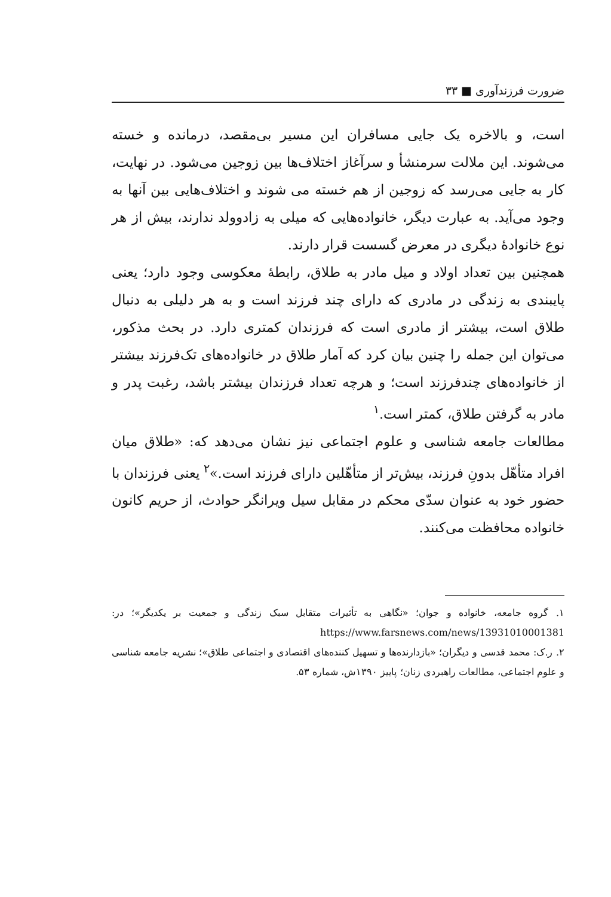ضرورت فرزندآوری ■ ۳۳
است، و بالاخره یک جایی مسافران این مسیر بی‌مقصد، درمانده و خسته می‌شوند. این ملالت سرمنشأ و سرآغاز اختلاف‌ها بین زوجین می‌شود. در نهایت، کار به جایی می‌رسد که زوجین از هم خسته می شوند و اختلاف‌هایی بین آنها به وجود می‌آید. به عبارت دیگر، خانواده‌هایی که میلی به زادوولد ندارند، بیش از هر نوع خانوادهٔ دیگری در معرض گسست قرار دارند.
همچنین بین تعداد اولاد و میل مادر به طلاق، رابطهٔ معکوسی وجود دارد؛ یعنی پایبندی به زندگی در مادری که دارای چند فرزند است و به هر دلیلی به دنبال طلاق است، بیشتر از مادری است که فرزندان کمتری دارد. در بحث مذکور، می‌توان این جمله را چنین بیان کرد که آمار طلاق در خانواده‌های تک‌فرزند بیشتر از خانواده‌های چندفرزند است؛ و هرچه تعداد فرزندان بیشتر باشد، رغبت پدر و مادر به گرفتن طلاق، کمتر است.<sup>۱</sup>
مطالعات جامعه شناسی و علوم اجتماعی نیز نشان می‌دهد که: «طلاق میان افراد متأهّل بدونِ فرزند، بیش‌تر از متأهّلین دارای فرزند است.»<sup>۲</sup> یعنی فرزندان با حضور خود به عنوان سدّی محکم در مقابل سیل ویرانگر حوادث، از حریم کانون خانواده محافظت می‌کنند.
۱. گروه جامعه، خانواده و جوان؛ «نگاهی به تأثیرات متقابل سبک زندگی و جمعیت بر یکدیگر»؛ در: https://www.farsnews.com/news/13931010001381
۲. ر.ک: محمد قدسی و دیگران؛ «بازدارنده‌ها و تسهیل کننده‌های اقتصادی و اجتماعی طلاق»؛ نشریه جامعه شناسی و علوم اجتماعی، مطالعات راهبردی زنان؛ پاییز ۱۳۹۰ش، شماره ۵۳.